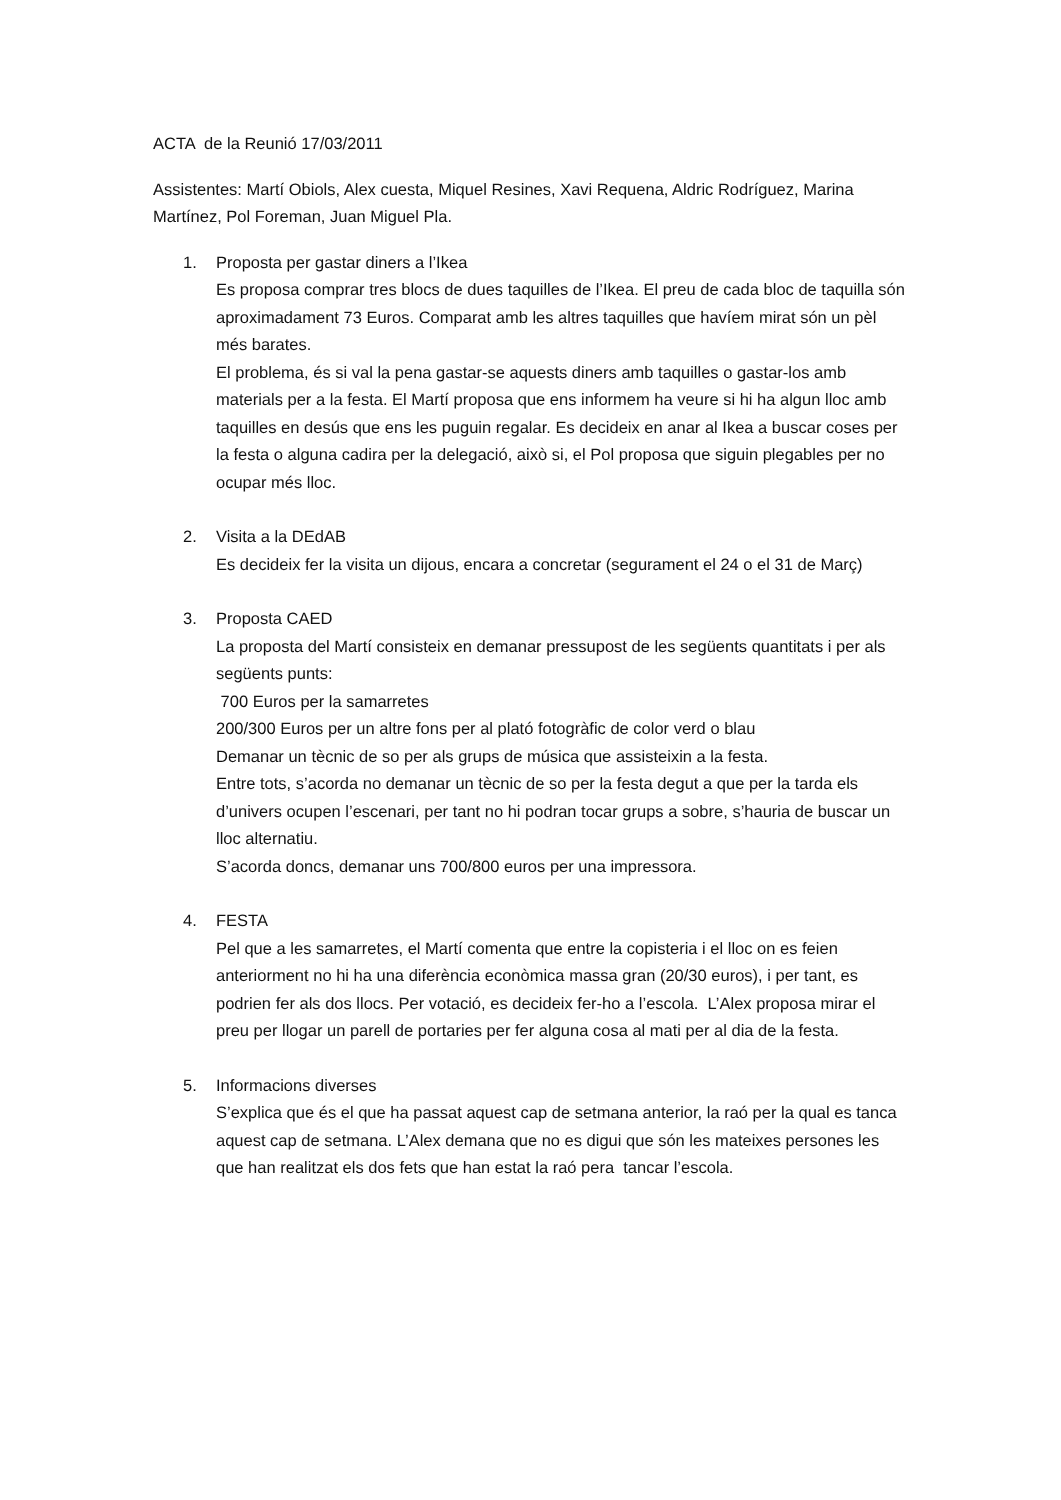ACTA de la Reunió 17/03/2011
Assistentes: Martí Obiols, Alex cuesta, Miquel Resines, Xavi Requena, Aldric Rodríguez, Marina Martínez, Pol Foreman, Juan Miguel Pla.
1. Proposta per gastar diners a l’Ikea
Es proposa comprar tres blocs de dues taquilles de l’Ikea. El preu de cada bloc de taquilla són aproximadament 73 Euros. Comparat amb les altres taquilles que havíem mirat són un pèl més barates.
El problema, és si val la pena gastar-se aquests diners amb taquilles o gastar-los amb materials per a la festa. El Martí proposa que ens informem ha veure si hi ha algun lloc amb taquilles en desús que ens les puguin regalar. Es decideix en anar al Ikea a buscar coses per la festa o alguna cadira per la delegació, això si, el Pol proposa que siguin plegables per no ocupar més lloc.
2. Visita a la DEdAB
Es decideix fer la visita un dijous, encara a concretar (segurament el 24 o el 31 de Març)
3. Proposta CAED
La proposta del Martí consisteix en demanar pressupost de les següents quantitats i per als següents punts:
700 Euros per la samarretes
200/300 Euros per un altre fons per al plató fotogràfic de color verd o blau
Demanar un tècnic de so per als grups de música que assisteixin a la festa.
Entre tots, s’acorda no demanar un tècnic de so per la festa degut a que per la tarda els d’univers ocupen l’escenari, per tant no hi podran tocar grups a sobre, s’hauria de buscar un lloc alternatiu.
S’acorda doncs, demanar uns 700/800 euros per una impressora.
4. FESTA
Pel que a les samarretes, el Martí comenta que entre la copisteria i el lloc on es feien anteriorment no hi ha una diferència econòmica massa gran (20/30 euros), i per tant, es podrien fer als dos llocs. Per votació, es decideix fer-ho a l’escola. L’Alex proposa mirar el preu per llogar un parell de portaries per fer alguna cosa al mati per al dia de la festa.
5. Informacions diverses
S’explica que és el que ha passat aquest cap de setmana anterior, la raó per la qual es tanca aquest cap de setmana. L’Alex demana que no es digui que són les mateixes persones les que han realitzat els dos fets que han estat la raó pera tancar l’escola.